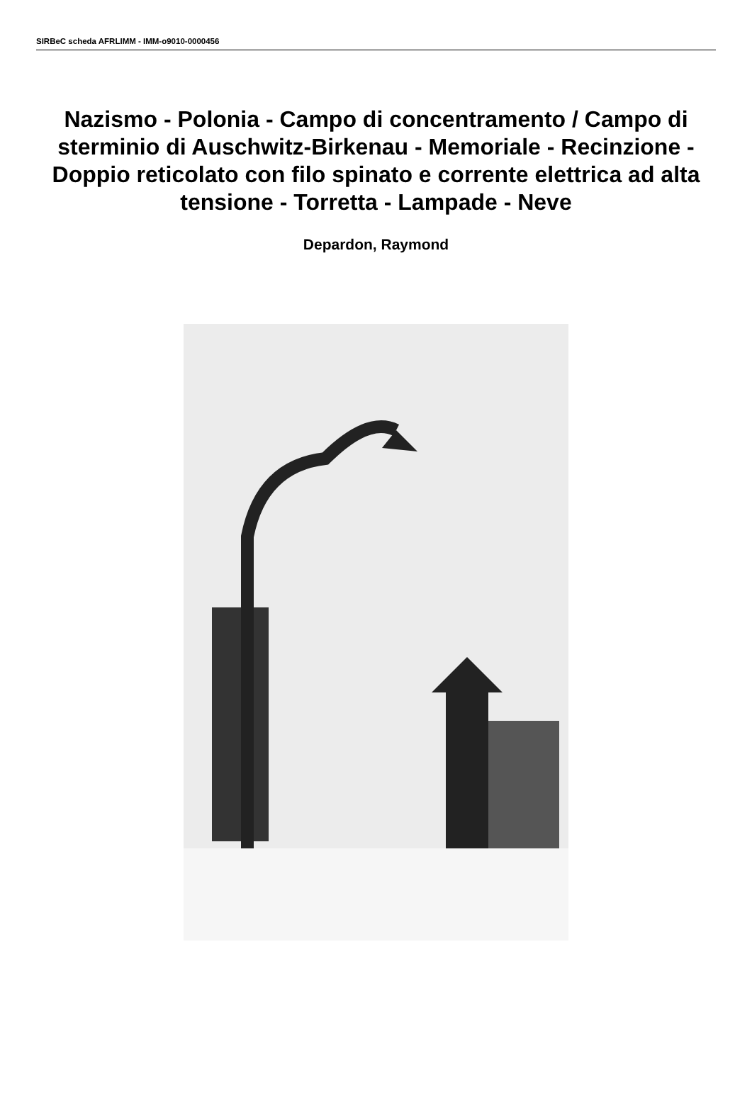SIRBeC scheda AFRLIMM - IMM-o9010-0000456
Nazismo - Polonia - Campo di concentramento / Campo di sterminio di Auschwitz-Birkenau - Memoriale - Recinzione - Doppio reticolato con filo spinato e corrente elettrica ad alta tensione - Torretta - Lampade - Neve
Depardon, Raymond